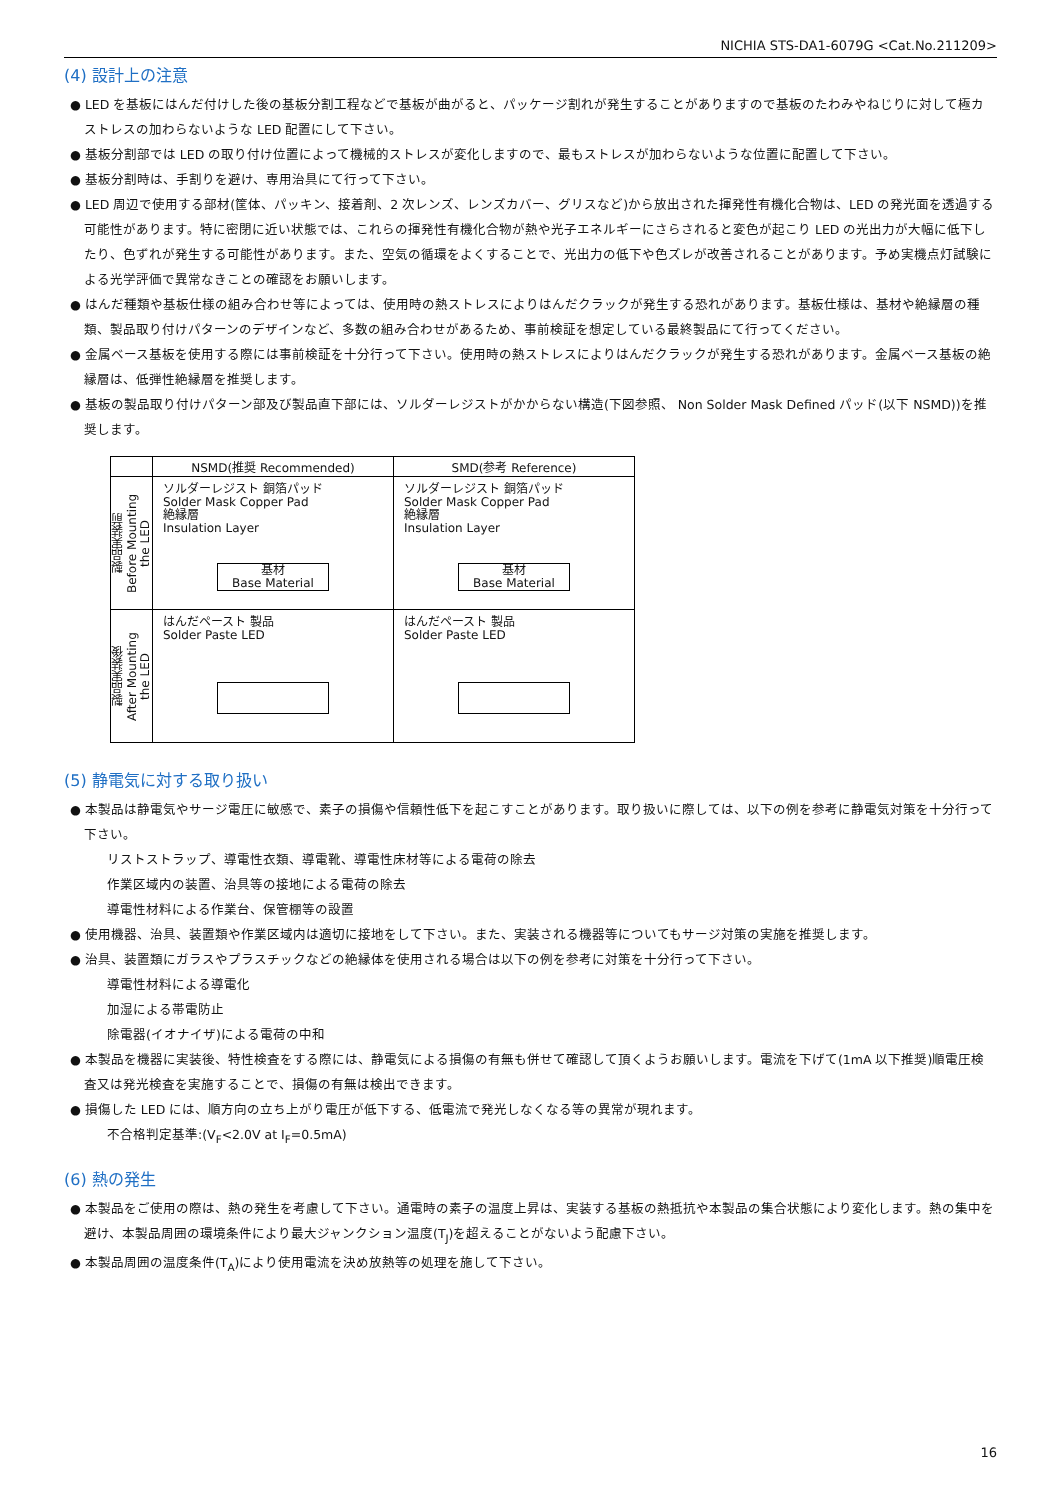NICHIA STS-DA1-6079G <Cat.No.211209>
(4) 設計上の注意
● LED を基板にはんだ付けした後の基板分割工程などで基板が曲がると、パッケージ割れが発生することがありますので基板のたわみやねじりに対して極カストレスの加わらないような LED 配置にして下さい。
● 基板分割部では LED の取り付け位置によって機械的ストレスが変化しますので、最もストレスが加わらないような位置に配置して下さい。
● 基板分割時は、手割りを避け、専用治具にて行って下さい。
● LED 周辺で使用する部材(筐体、パッキン、接着剤、2 次レンズ、レンズカバー、グリスなど)から放出された揮発性有機化合物は、LED の発光面を透過する可能性があります。特に密閉に近い状態では、これらの揮発性有機化合物が熱や光子エネルギーにさらされると変色が起こり LED の光出力が大幅に低下したり、色ずれが発生する可能性があります。また、空気の循環をよくすることで、光出力の低下や色ズレが改善されることがあります。予め実機点灯試験による光学評価で異常なきことの確認をお願いします。
● はんだ種類や基板仕様の組み合わせ等によっては、使用時の熱ストレスによりはんだクラックが発生する恐れがあります。基板仕様は、基材や絶縁層の種類、製品取り付けパターンのデザインなど、多数の組み合わせがあるため、事前検証を想定している最終製品にて行ってください。
● 金属ベース基板を使用する際には事前検証を十分行って下さい。使用時の熱ストレスによりはんだクラックが発生する恐れがあります。金属ベース基板の絶縁層は、低弾性絶縁層を推奨します。
● 基板の製品取り付けパターン部及び製品直下部には、ソルダーレジストがかからない構造(下図参照、 Non Solder Mask Defined パッド(以下 NSMD))を推奨します。
| | NSMD(推奨 Recommended) | SMD(参考 Reference) |
| --- | --- | --- |
| 製品実装前 Before Mounting the LED | ソルダーレジスト 銅箔パッド Solder Mask Copper Pad 絶縁層 Insulation Layer 基材 Base Material | ソルダーレジスト 銅箔パッド Solder Mask Copper Pad 絶縁層 Insulation Layer 基材 Base Material |
| 製品実装後 After Mounting the LED | はんだペースト 製品 Solder Paste LED | はんだペースト 製品 Solder Paste LED |
(5) 静電気に対する取り扱い
● 本製品は静電気やサージ電圧に敏感で、素子の損傷や信頼性低下を起こすことがあります。取り扱いに際しては、以下の例を参考に静電気対策を十分行って下さい。
リストストラップ、導電性衣類、導電靴、導電性床材等による電荷の除去
作業区域内の装置、治具等の接地による電荷の除去
導電性材料による作業台、保管棚等の設置
● 使用機器、治具、装置類や作業区域内は適切に接地をして下さい。また、実装される機器等についてもサージ対策の実施を推奨します。
● 治具、装置類にガラスやプラスチックなどの絶縁体を使用される場合は以下の例を参考に対策を十分行って下さい。
導電性材料による導電化
加湿による帯電防止
除電器(イオナイザ)による電荷の中和
● 本製品を機器に実装後、特性検査をする際には、静電気による損傷の有無も併せて確認して頂くようお願いします。電流を下げて(1mA 以下推奨)順電圧検査又は発光検査を実施することで、損傷の有無は検出できます。
● 損傷した LED には、順方向の立ち上がり電圧が低下する、低電流で発光しなくなる等の異常が現れます。
不合格判定基準:(V<sub>F</sub><2.0V at I<sub>F</sub>=0.5mA)
(6) 熱の発生
● 本製品をご使用の際は、熱の発生を考慮して下さい。通電時の素子の温度上昇は、実装する基板の熱抵抗や本製品の集合状態により変化します。熱の集中を避け、本製品周囲の環境条件により最大ジャンクション温度(T<sub>J</sub>)を超えることがないよう配慮下さい。
● 本製品周囲の温度条件(T<sub>A</sub>)により使用電流を決め放熱等の処理を施して下さい。
16